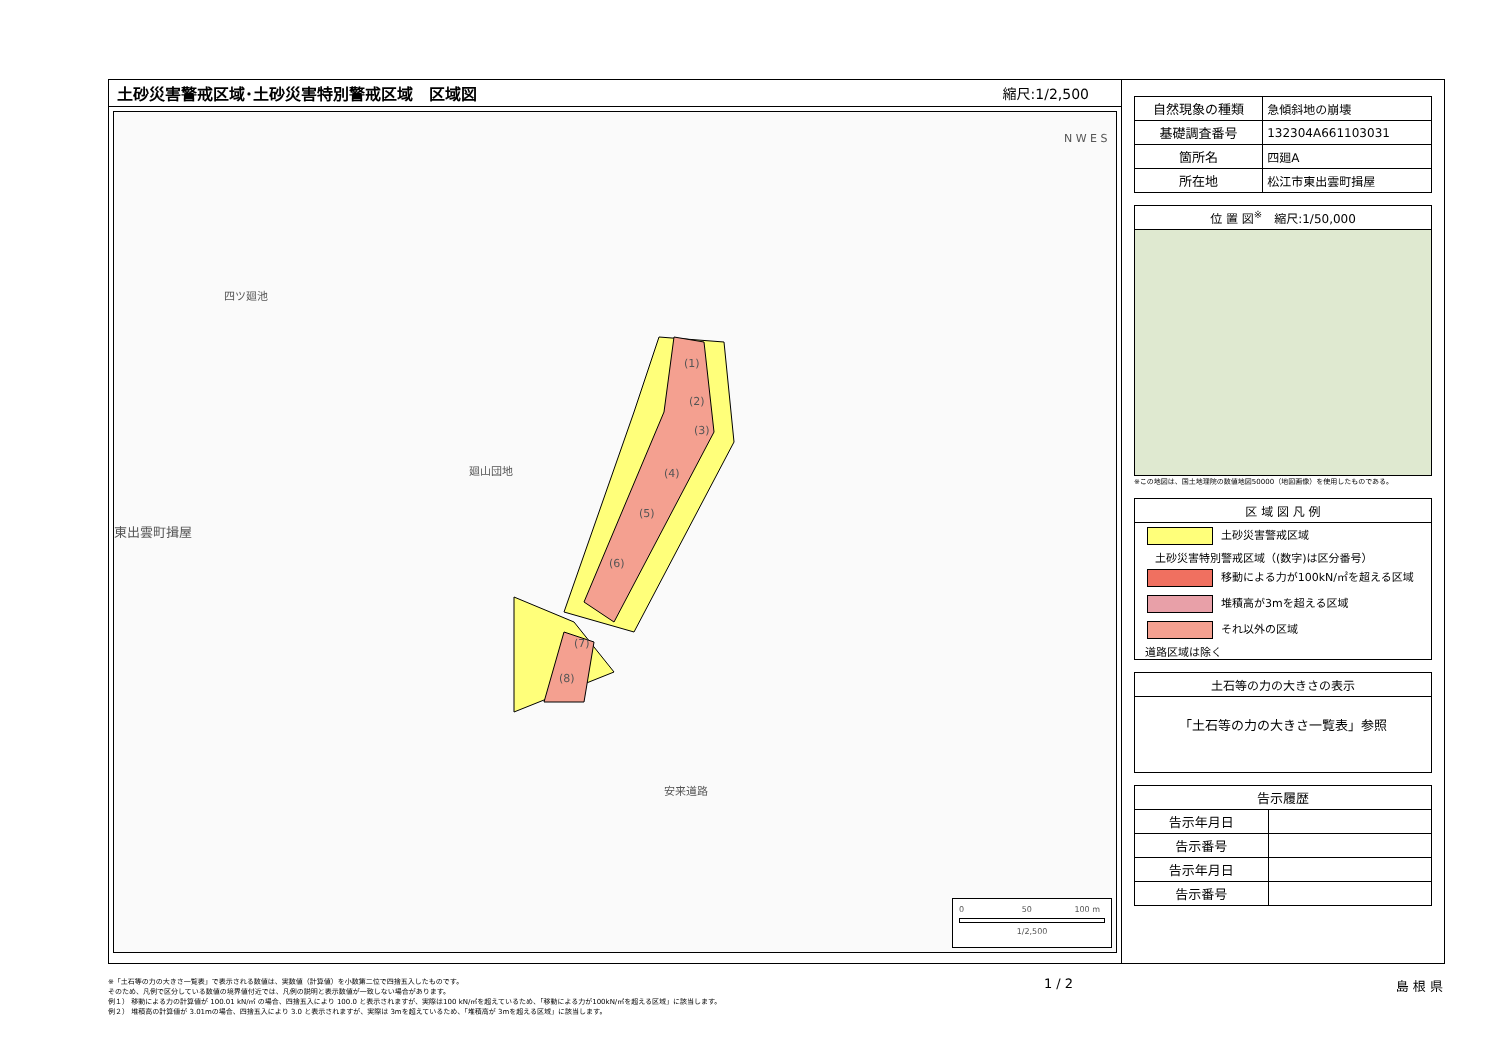土砂災害警戒区域･土砂災害特別警戒区域　区域図 縮尺:1/2,500
四ツ廻池
廻山団地
東出雲町揖屋
安来道路
N W E S
(1)
(2)
(3)
(4)
(5)
(6)
(7)
(8)
0 50 100 m
1/2,500
| 自然現象の種類 | 急傾斜地の崩壊 |
| 基礎調査番号 | 132304A661103031 |
| 箇所名 | 四廻A |
| 所在地 | 松江市東出雲町揖屋 |
位 置 図<sup>※</sup>　縮尺:1/50,000
※この地図は、国土地理院の数値地図50000（地図画像）を使用したものである。
区 域 図 凡 例
土砂災害警戒区域
土砂災害特別警戒区域（(数字)は区分番号）
移動による力が100kN/㎡を超える区域
堆積高が3mを超える区域
それ以外の区域
道路区域は除く
土石等の力の大きさの表示
「土石等の力の大きさ一覧表」参照
| 告示履歴 | |
| --- | --- |
| 告示年月日 | |
| 告示番号 | |
| 告示年月日 | |
| 告示番号 | |
※「土石等の力の大きさ一覧表」で表示される数値は、実数値（計算値）を小数第二位で四捨五入したものです。
そのため、凡例で区分している数値の境界値付近では、凡例の説明と表示数値が一致しない場合があります。
例１） 移動による力の計算値が 100.01 kN/㎡ の場合、四捨五入により 100.0 と表示されますが、実際は100 kN/㎡を超えているため、「移動による力が100kN/㎡を超える区域」に該当します。
例２） 堆積高の計算値が 3.01mの場合、四捨五入により 3.0 と表示されますが、実際は 3mを超えているため、「堆積高が 3mを超える区域」に該当します。
1 / 2 島 根 県